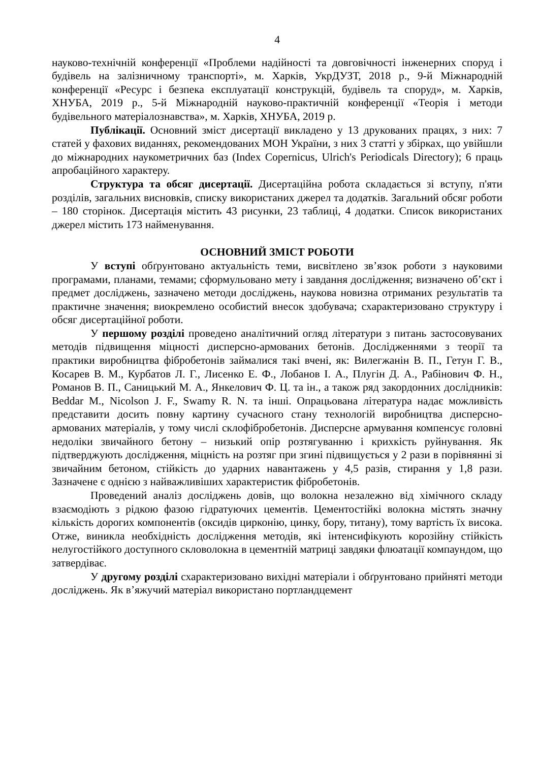4
науково-технічній конференції «Проблеми надійності та довговічності інженерних споруд і будівель на залізничному транспорті», м. Харків, УкрДУЗТ, 2018 р., 9-й Міжнародній конференції «Ресурс і безпека експлуатації конструкцій, будівель та споруд», м. Харків, ХНУБА, 2019 р., 5-й Міжнародній науково-практичній конференції «Теорія і методи будівельного матеріалознавства», м. Харків, ХНУБА, 2019 р.
Публікації. Основний зміст дисертації викладено у 13 друкованих працях, з них: 7 статей у фахових виданнях, рекомендованих МОН України, з них 3 статті у збірках, що увійшли до міжнародних наукометричних баз (Index Copernicus, Ulrich's Periodicals Directory); 6 праць апробаційного характеру.
Структура та обсяг дисертації. Дисертаційна робота складається зі вступу, п'яти розділів, загальних висновків, списку використаних джерел та додатків. Загальний обсяг роботи – 180 сторінок. Дисертація містить 43 рисунки, 23 таблиці, 4 додатки. Список використаних джерел містить 173 найменування.
ОСНОВНИЙ ЗМІСТ РОБОТИ
У вступі обґрунтовано актуальність теми, висвітлено зв’язок роботи з науковими програмами, планами, темами; сформульовано мету і завдання дослідження; визначено об’єкт і предмет досліджень, зазначено методи досліджень, наукова новизна отриманих результатів та практичне значення; виокремлено особистий внесок здобувача; схарактеризовано структуру і обсяг дисертаційної роботи.
У першому розділі проведено аналітичний огляд літератури з питань застосовуваних методів підвищення міцності дисперсно-армованих бетонів. Дослідженнями з теорії та практики виробництва фібробетонів займалися такі вчені, як: Вилегжанін В. П., Гетун Г. В., Косарев В. М., Курбатов Л. Г., Лисенко Е. Ф., Лобанов І. А., Плугін Д. А., Рабінович Ф. Н., Романов В. П., Саницький М. А., Янкелович Ф. Ц. та ін., а також ряд закордонних дослідників: Beddar M., Nicolson J. F., Swamy R. N. та інші. Опрацьована література надає можливість представити досить повну картину сучасного стану технологій виробництва дисперсно-армованих матеріалів, у тому числі склофібробетонів. Дисперсне армування компенсує головні недоліки звичайного бетону – низький опір розтягуванню і крихкість руйнування. Як підтверджують дослідження, міцність на розтяг при згині підвищується у 2 рази в порівнянні зі звичайним бетоном, стійкість до ударних навантажень у 4,5 разів, стирання у 1,8 рази. Зазначене є однією з найважливіших характеристик фібробетонів.
Проведений аналіз досліджень довів, що волокна незалежно від хімічного складу взаємодіють з рідкою фазою гідратуючих цементів. Цементостійкі волокна містять значну кількість дорогих компонентів (оксидів цирконію, цинку, бору, титану), тому вартість їх висока. Отже, виникла необхідність дослідження методів, які інтенсифікують корозійну стійкість нелугостійкого доступного скловолокна в цементній матриці завдяки флюатації компаундом, що затвердіває.
У другому розділі схарактеризовано вихідні матеріали і обґрунтовано прийняті методи досліджень. Як в’яжучий матеріал використано портландцемент